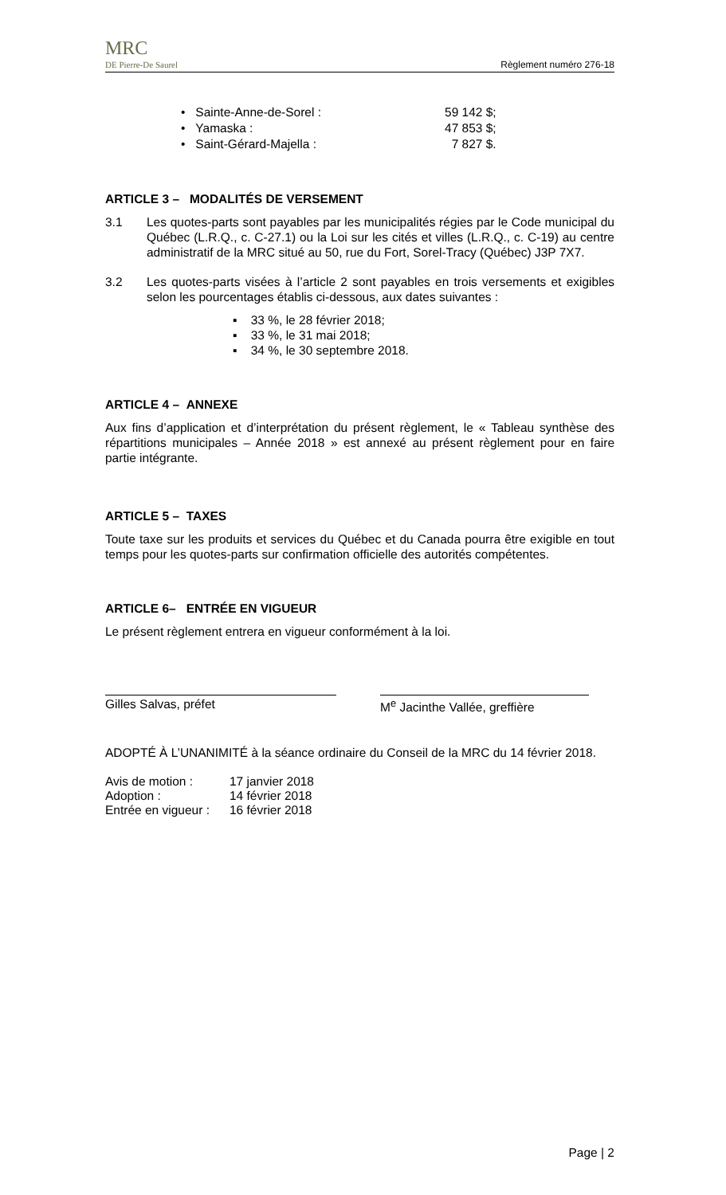MRC
DE Pierre-De Saurel
Règlement numéro 276-18
| • Sainte-Anne-de-Sorel : | 59 142 $; |
| • Yamaska : | 47 853 $; |
| • Saint-Gérard-Majella : | 7 827 $. |
ARTICLE 3 – MODALITÉS DE VERSEMENT
3.1
Les quotes-parts sont payables par les municipalités régies par le Code municipal du Québec (L.R.Q., c. C-27.1) ou la Loi sur les cités et villes (L.R.Q., c. C-19) au centre administratif de la MRC situé au 50, rue du Fort, Sorel-Tracy (Québec) J3P 7X7.
3.2
Les quotes-parts visées à l’article 2 sont payables en trois versements et exigibles selon les pourcentages établis ci-dessous, aux dates suivantes :
▪ 33 %, le 28 février 2018;
▪ 33 %, le 31 mai 2018;
▪ 34 %, le 30 septembre 2018.
ARTICLE 4 – ANNEXE
Aux fins d’application et d’interprétation du présent règlement, le « Tableau synthèse des répartitions municipales – Année 2018 » est annexé au présent règlement pour en faire partie intégrante.
ARTICLE 5 – TAXES
Toute taxe sur les produits et services du Québec et du Canada pourra être exigible en tout temps pour les quotes-parts sur confirmation officielle des autorités compétentes.
ARTICLE 6– ENTRÉE EN VIGUEUR
Le présent règlement entrera en vigueur conformément à la loi.
Gilles Salvas, préfet M<sup>e</sup> Jacinthe Vallée, greffière
ADOPTÉ À L’UNANIMITÉ à la séance ordinaire du Conseil de la MRC du 14 février 2018.
| Avis de motion : | 17 janvier 2018 |
| Adoption : | 14 février 2018 |
| Entrée en vigueur : | 16 février 2018 |
Page | 2